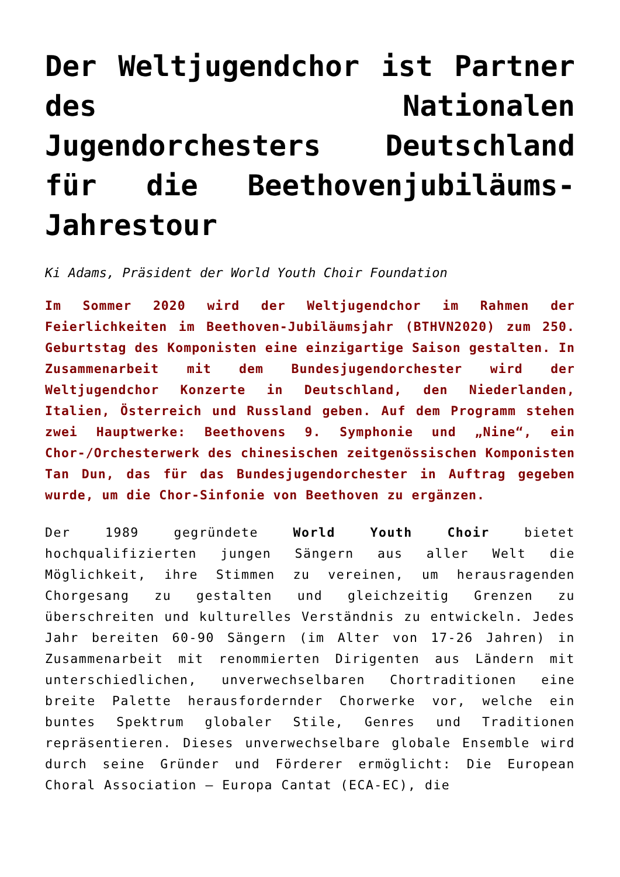Der Weltjugendchor ist Partner des Nationalen Jugendorchesters Deutschland für die Beethovenjubiläums-Jahrestour
Ki Adams, Präsident der World Youth Choir Foundation
Im Sommer 2020 wird der Weltjugendchor im Rahmen der Feierlichkeiten im Beethoven-Jubiläumsjahr (BTHVN2020) zum 250. Geburtstag des Komponisten eine einzigartige Saison gestalten. In Zusammenarbeit mit dem Bundesjugendorchester wird der Weltjugendchor Konzerte in Deutschland, den Niederlanden, Italien, Österreich und Russland geben. Auf dem Programm stehen zwei Hauptwerke: Beethovens 9. Symphonie und „Nine“, ein Chor-/Orchesterwerk des chinesischen zeitgenössischen Komponisten Tan Dun, das für das Bundesjugendorchester in Auftrag gegeben wurde, um die Chor-Sinfonie von Beethoven zu ergänzen.
Der 1989 gegründete World Youth Choir bietet hochqualifizierten jungen Sängern aus aller Welt die Möglichkeit, ihre Stimmen zu vereinen, um herausragenden Chorgesang zu gestalten und gleichzeitig Grenzen zu überschreiten und kulturelles Verständnis zu entwickeln. Jedes Jahr bereiten 60-90 Sängern (im Alter von 17-26 Jahren) in Zusammenarbeit mit renommierten Dirigenten aus Ländern mit unterschiedlichen, unverwechselbaren Chortraditionen eine breite Palette herausfordernder Chorwerke vor, welche ein buntes Spektrum globaler Stile, Genres und Traditionen repräsentieren. Dieses unverwechselbare globale Ensemble wird durch seine Gründer und Förderer ermöglicht: Die European Choral Association – Europa Cantat (ECA-EC), die